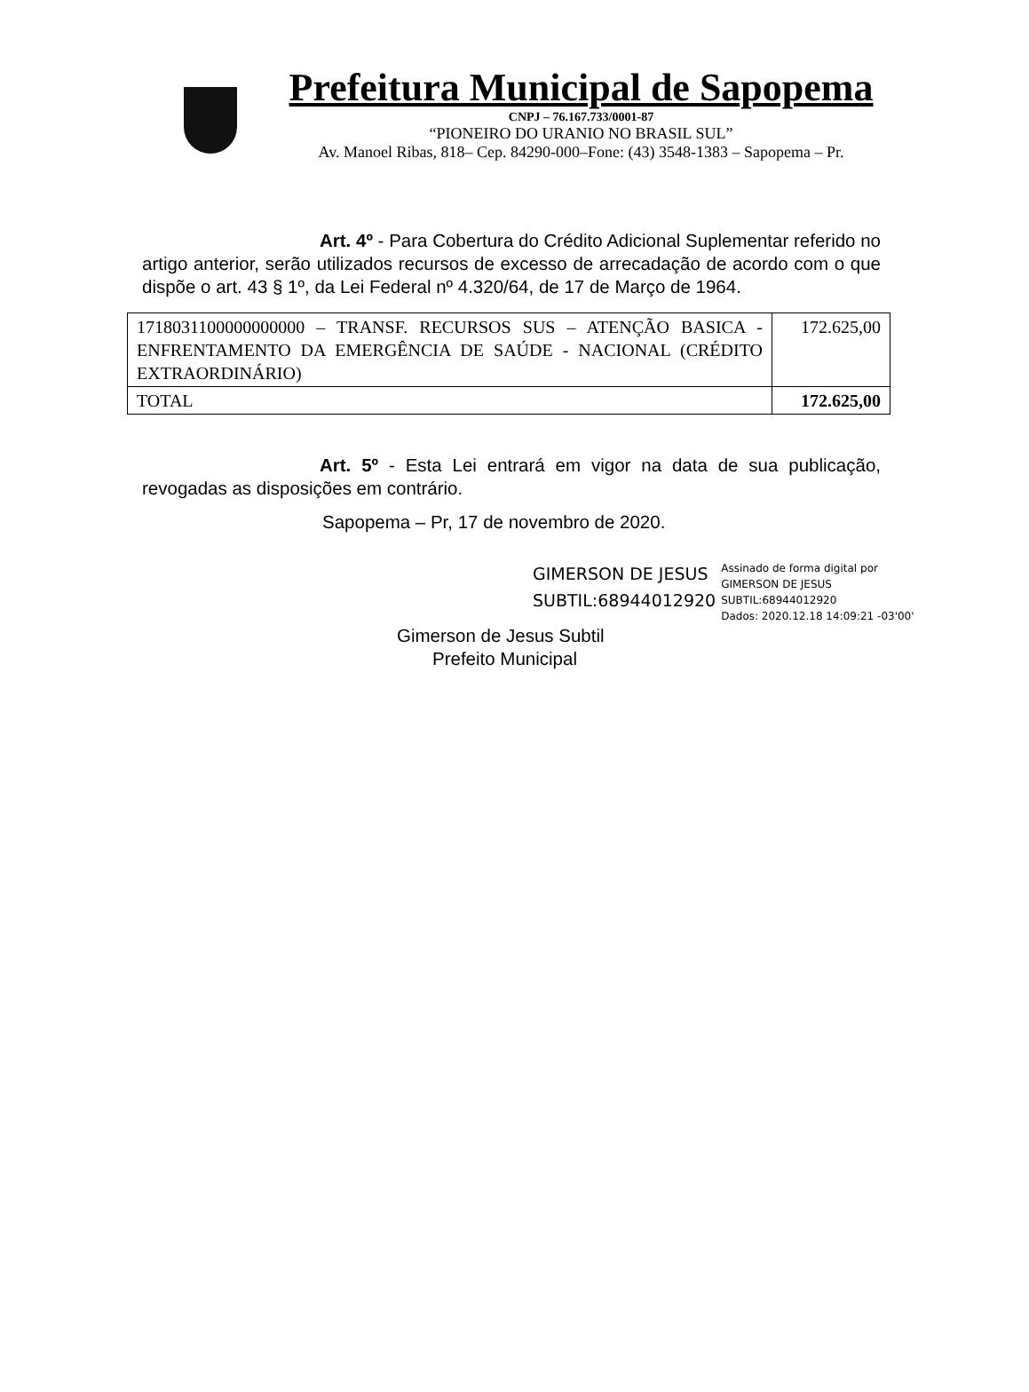Prefeitura Municipal de Sapopema
CNPJ – 76.167.733/0001-87
“PIONEIRO DO URANIO NO BRASIL SUL”
Av. Manoel Ribas, 818– Cep. 84290-000–Fone: (43) 3548-1383 – Sapopema – Pr.
Art. 4º - Para Cobertura do Crédito Adicional Suplementar referido no artigo anterior, serão utilizados recursos de excesso de arrecadação de acordo com o que dispõe o art. 43 § 1º, da Lei Federal nº 4.320/64, de 17 de Março de 1964.
| 1718031100000000000 – TRANSF. RECURSOS SUS – ATENÇÃO BASICA - ENFRENTAMENTO DA EMERGÊNCIA DE SAÚDE - NACIONAL (CRÉDITO EXTRAORDINÁRIO) | 172.625,00 |
| TOTAL | 172.625,00 |
Art. 5º - Esta Lei entrará em vigor na data de sua publicação, revogadas as disposições em contrário.
Sapopema – Pr, 17 de novembro de 2020.
GIMERSON DE JESUS
SUBTIL:68944012920
Assinado de forma digital por
GIMERSON DE JESUS
SUBTIL:68944012920
Dados: 2020.12.18 14:09:21 -03'00'
Gimerson de Jesus Subtil
Prefeito Municipal